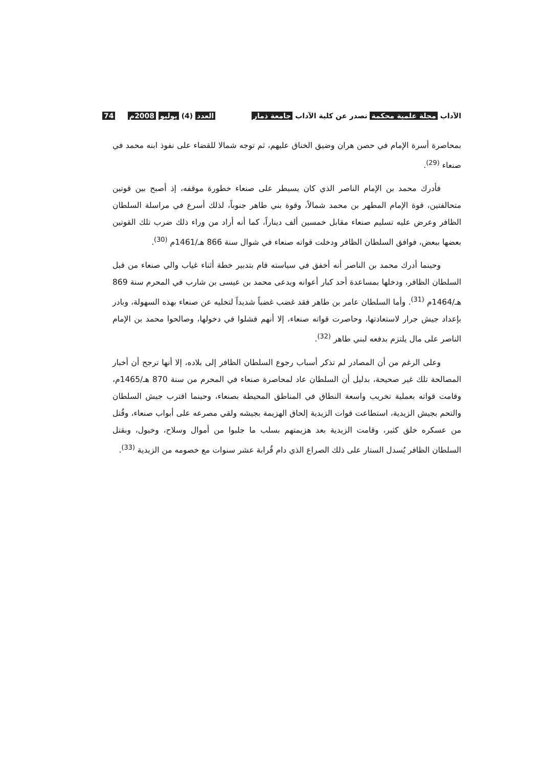الآداب مجلة علمية محكمة تصدر عن كلية الآداب جامعة ذمار
العدد (4) يوليو 2008م 74
بمحاصرة أسرة الإمام في حصن هران وضيق الخناق عليهم، ثم توجه شمالا للقضاء على نفوذ ابنه محمد في صنعاء <sup>(29)</sup>.
فأدرك محمد بن الإمام الناصر الذي كان يسيطر على صنعاء خطورة موقفه، إذ أصبح بين قوتين متحالفتين، قوة الإمام المطهر بن محمد شمالاً، وقوة بني طاهر جنوباً، لذلك أسرع في مراسلة السلطان الظافر وعرض عليه تسليم صنعاء مقابل خمسين ألف ديناراً، كما أنه أراد من وراء ذلك ضرب تلك القوتين بعضها ببعض، فوافق السلطان الظافر ودخلت قواته صنعاء في شوال سنة 866 هـ/1461م <sup>(30)</sup>.
وحينما أدرك محمد بن الناصر أنه أخفق في سياسته قام بتدبير خطة أثناء غياب والي صنعاء من قبل السلطان الظافر، ودخلها بمساعدة أحد كبار أعوانه ويدعى محمد بن عيسى بن شارب في المحرم سنة 869 هـ/1464م <sup>(31)</sup>. وأما السلطان عامر بن طاهر فقد غضب غضباً شديداً لتخليه عن صنعاء بهذه السهولة، وبادر بإعداد جيش جرار لاستعادتها، وحاصرت قواته صنعاء، إلا أنهم فشلوا في دخولها، وصالحوا محمد بن الإمام الناصر على مال يلتزم بدفعه لبني طاهر <sup>(32)</sup>.
وعلى الرغم من أن المصادر لم تذكر أسباب رجوع السلطان الظافر إلى بلاده، إلا أنها ترجح أن أخبار المصالحة تلك غير صحيحة، بدليل أن السلطان عاد لمحاصرة صنعاء في المحرم من سنة 870 هـ/1465م، وقامت قواته بعملية تخريب واسعة النطاق في المناطق المحيطة بصنعاء، وحينما اقترب جيش السلطان والتحم بجيش الزيدية، استطاعت قوات الزيدية إلحاق الهزيمة بجيشه ولقي مصرعه على أبواب صنعاء، وقُتل من عسكره خلق كثير، وقامت الزيدية بعد هزيمتهم بسلب ما جلبوا من أموال وسلاح، وخيول، وبقتل السلطان الظافر يُسدل الستار على ذلك الصراع الذي دام قُرابة عشر سنوات مع خصومه من الزيدية <sup>(33)</sup>.